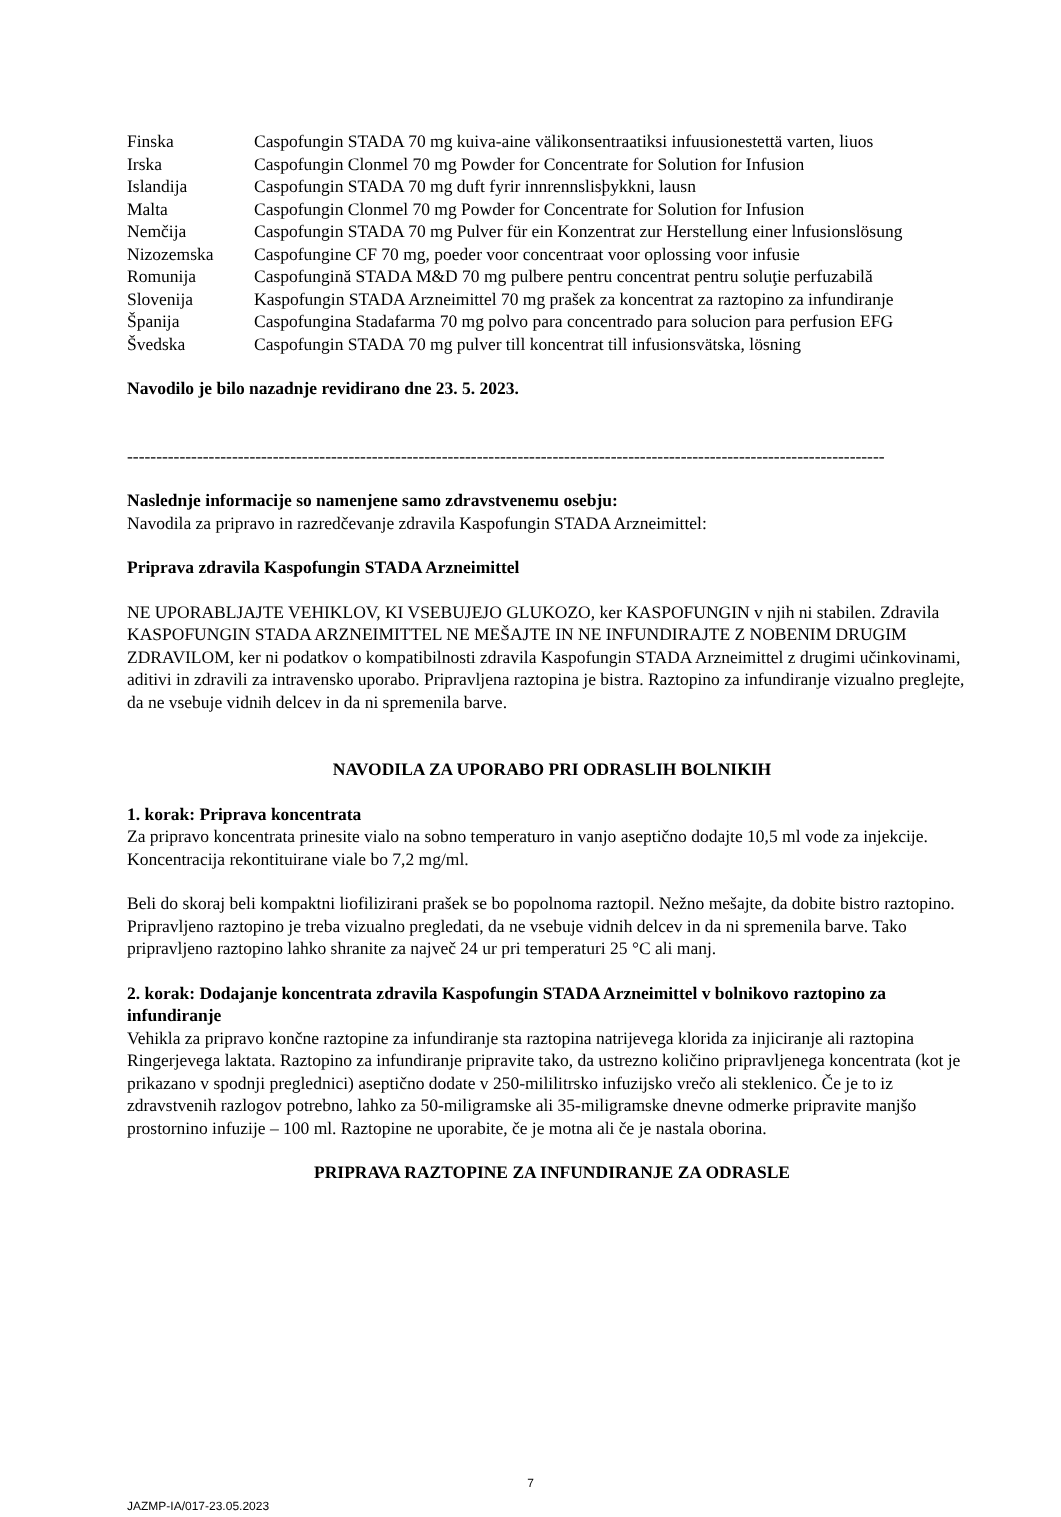| Finska | Caspofungin STADA 70 mg kuiva-aine välikonsentraatiksi infuusionestettä varten, liuos |
| Irska | Caspofungin Clonmel 70 mg Powder for Concentrate for Solution for Infusion |
| Islandija | Caspofungin STADA 70 mg duft fyrir innrennslisþykkni, lausn |
| Malta | Caspofungin Clonmel 70 mg Powder for Concentrate for Solution for Infusion |
| Nemčija | Caspofungin STADA 70 mg Pulver für ein Konzentrat zur Herstellung einer lnfusionslösung |
| Nizozemska | Caspofungine CF 70 mg, poeder voor concentraat voor oplossing voor infusie |
| Romunija | Caspofungină STADA M&D 70 mg pulbere pentru concentrat pentru soluţie perfuzabilă |
| Slovenija | Kaspofungin STADA Arzneimittel 70 mg prašek za koncentrat za raztopino za infundiranje |
| Španija | Caspofungina Stadafarma 70 mg polvo para concentrado para solucion para perfusion EFG |
| Švedska | Caspofungin STADA 70 mg pulver till koncentrat till infusionsvätska, lösning |
Navodilo je bilo nazadnje revidirano dne 23. 5. 2023.
----------------------------------------------------------------------------------------------------------------------------------
Naslednje informacije so namenjene samo zdravstvenemu osebju:
Navodila za pripravo in razredčevanje zdravila Kaspofungin STADA Arzneimittel:
Priprava zdravila Kaspofungin STADA Arzneimittel
NE UPORABLJAJTE VEHIKLOV, KI VSEBUJEJO GLUKOZO, ker KASPOFUNGIN v njih ni stabilen. Zdravila KASPOFUNGIN STADA ARZNEIMITTEL NE MEŠAJTE IN NE INFUNDIRAJTE Z NOBENIM DRUGIM ZDRAVILOM, ker ni podatkov o kompatibilnosti zdravila Kaspofungin STADA Arzneimittel z drugimi učinkovinami, aditivi in zdravili za intravensko uporabo. Pripravljena raztopina je bistra. Raztopino za infundiranje vizualno preglejte, da ne vsebuje vidnih delcev in da ni spremenila barve.
NAVODILA ZA UPORABO PRI ODRASLIH BOLNIKIH
1. korak: Priprava koncentrata
Za pripravo koncentrata prinesite vialo na sobno temperaturo in vanjo aseptično dodajte 10,5 ml vode za injekcije. Koncentracija rekontituirane viale bo 7,2 mg/ml.
Beli do skoraj beli kompaktni liofilizirani prašek se bo popolnoma raztopil. Nežno mešajte, da dobite bistro raztopino. Pripravljeno raztopino je treba vizualno pregledati, da ne vsebuje vidnih delcev in da ni spremenila barve. Tako pripravljeno raztopino lahko shranite za največ 24 ur pri temperaturi 25 °C ali manj.
2. korak: Dodajanje koncentrata zdravila Kaspofungin STADA Arzneimittel v bolnikovo raztopino za infundiranje
Vehikla za pripravo končne raztopine za infundiranje sta raztopina natrijevega klorida za injiciranje ali raztopina Ringerjevega laktata. Raztopino za infundiranje pripravite tako, da ustrezno količino pripravljenega koncentrata (kot je prikazano v spodnji preglednici) aseptično dodate v 250-mililitrsko infuzijsko vrečo ali steklenico. Če je to iz zdravstvenih razlogov potrebno, lahko za 50-miligramske ali 35-miligramske dnevne odmerke pripravite manjšo prostornino infuzije – 100 ml. Raztopine ne uporabite, če je motna ali če je nastala oborina.
PRIPRAVA RAZTOPINE ZA INFUNDIRANJE ZA ODRASLE
7
JAZMP-IA/017-23.05.2023